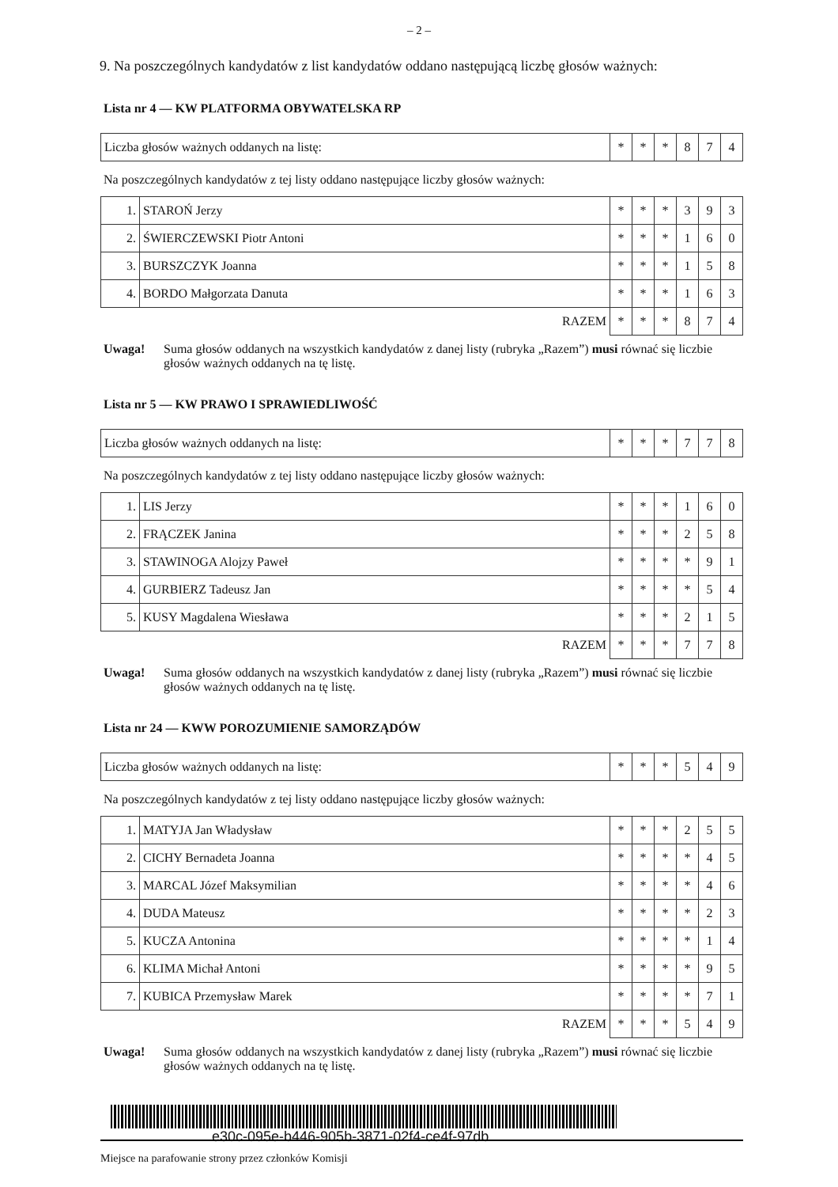– 2 –
9. Na poszczególnych kandydatów z list kandydatów oddano następującą liczbę głosów ważnych:
Lista nr 4 — KW PLATFORMA OBYWATELSKA RP
| Liczba głosów ważnych oddanych na listę: | * | * | * | 8 | 7 | 4 |
Na poszczególnych kandydatów z tej listy oddano następujące liczby głosów ważnych:
| 1. | STAROŃ Jerzy | * | * | * | 3 | 9 | 3 |
| 2. | ŚWIERCZEWSKI Piotr Antoni | * | * | * | 1 | 6 | 0 |
| 3. | BURSZCZYK Joanna | * | * | * | 1 | 5 | 8 |
| 4. | BORDO Małgorzata Danuta | * | * | * | 1 | 6 | 3 |
| RAZEM | | * | * | * | 8 | 7 | 4 |
Uwaga! Suma głosów oddanych na wszystkich kandydatów z danej listy (rubryka „Razem”) musi równać się liczbie głosów ważnych oddanych na tę listę.
Lista nr 5 — KW PRAWO I SPRAWIEDLIWOŚĆ
| Liczba głosów ważnych oddanych na listę: | * | * | * | 7 | 7 | 8 |
Na poszczególnych kandydatów z tej listy oddano następujące liczby głosów ważnych:
| 1. | LIS Jerzy | * | * | * | 1 | 6 | 0 |
| 2. | FRĄCZEK Janina | * | * | * | 2 | 5 | 8 |
| 3. | STAWINOGA Alojzy Paweł | * | * | * | * | 9 | 1 |
| 4. | GURBIERZ Tadeusz Jan | * | * | * | * | 5 | 4 |
| 5. | KUSY Magdalena Wiesława | * | * | * | 2 | 1 | 5 |
| RAZEM | | * | * | * | 7 | 7 | 8 |
Uwaga! Suma głosów oddanych na wszystkich kandydatów z danej listy (rubryka „Razem”) musi równać się liczbie głosów ważnych oddanych na tę listę.
Lista nr 24 — KWW POROZUMIENIE SAMORZĄDÓW
| Liczba głosów ważnych oddanych na listę: | * | * | * | 5 | 4 | 9 |
Na poszczególnych kandydatów z tej listy oddano następujące liczby głosów ważnych:
| 1. | MATYJA Jan Władysław | * | * | * | 2 | 5 | 5 |
| 2. | CICHY Bernadeta Joanna | * | * | * | * | 4 | 5 |
| 3. | MARCAL Józef Maksymilian | * | * | * | * | 4 | 6 |
| 4. | DUDA Mateusz | * | * | * | * | 2 | 3 |
| 5. | KUCZA Antonina | * | * | * | * | 1 | 4 |
| 6. | KLIMA Michał Antoni | * | * | * | * | 9 | 5 |
| 7. | KUBICA Przemysław Marek | * | * | * | * | 7 | 1 |
| RAZEM | | * | * | * | 5 | 4 | 9 |
Uwaga! Suma głosów oddanych na wszystkich kandydatów z danej listy (rubryka „Razem”) musi równać się liczbie głosów ważnych oddanych na tę listę.
e30c-095e-b446-905b-3871-02f4-ce4f-97db
Miejsce na parafowanie strony przez członków Komisji